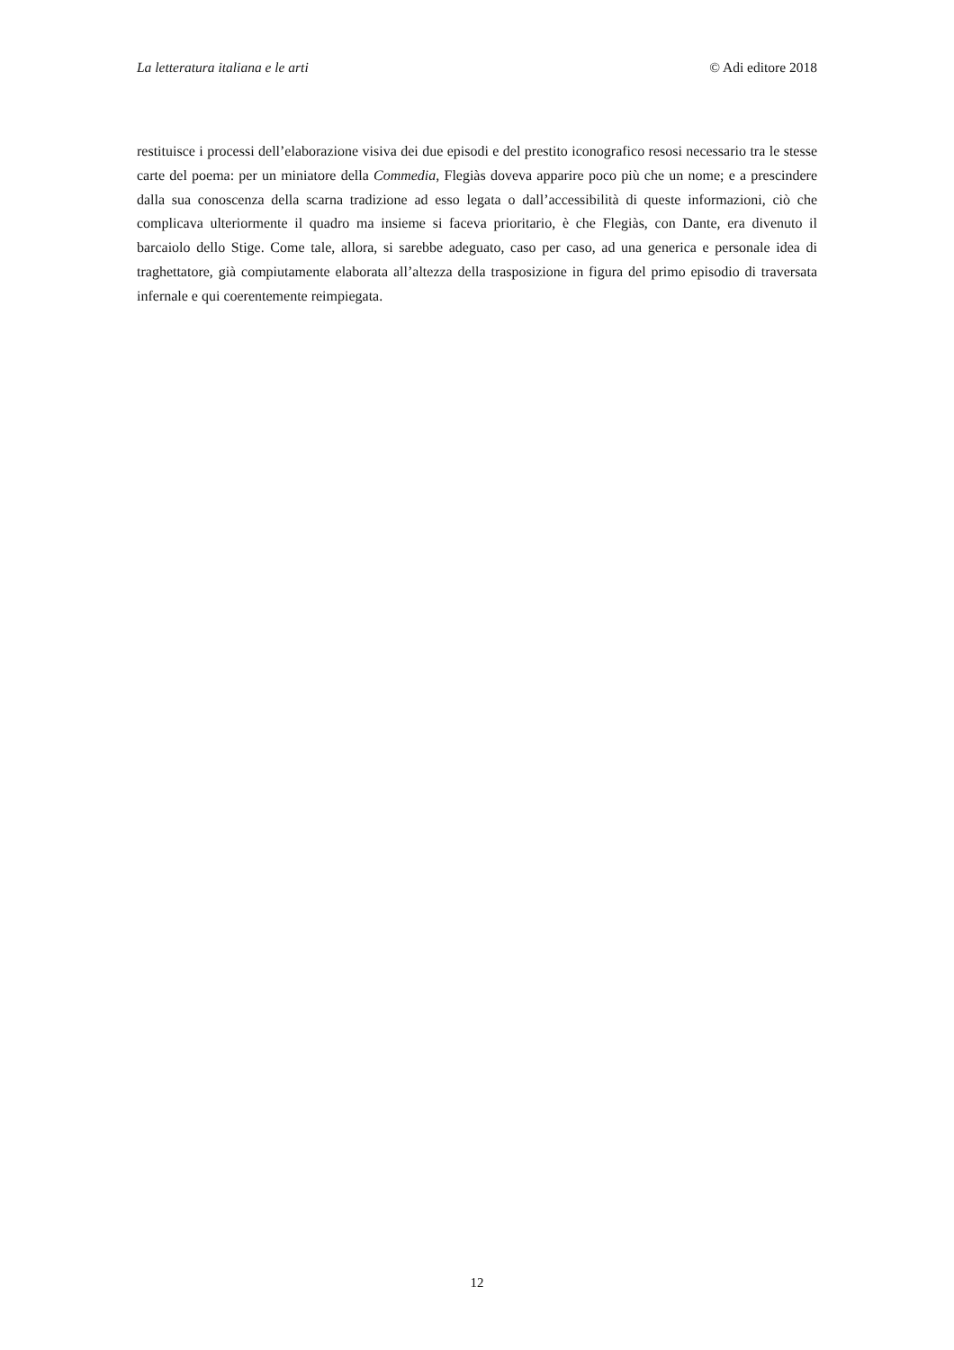La letteratura italiana e le arti © Adi editore 2018
restituisce i processi dell’elaborazione visiva dei due episodi e del prestito iconografico resosi necessario tra le stesse carte del poema: per un miniatore della Commedia, Flegiàs doveva apparire poco più che un nome; e a prescindere dalla sua conoscenza della scarna tradizione ad esso legata o dall’accessibilità di queste informazioni, ciò che complicava ulteriormente il quadro ma insieme si faceva prioritario, è che Flegiàs, con Dante, era divenuto il barcaiolo dello Stige. Come tale, allora, si sarebbe adeguato, caso per caso, ad una generica e personale idea di traghettatore, già compiutamente elaborata all’altezza della trasposizione in figura del primo episodio di traversata infernale e qui coerentemente reimpiegata.
12